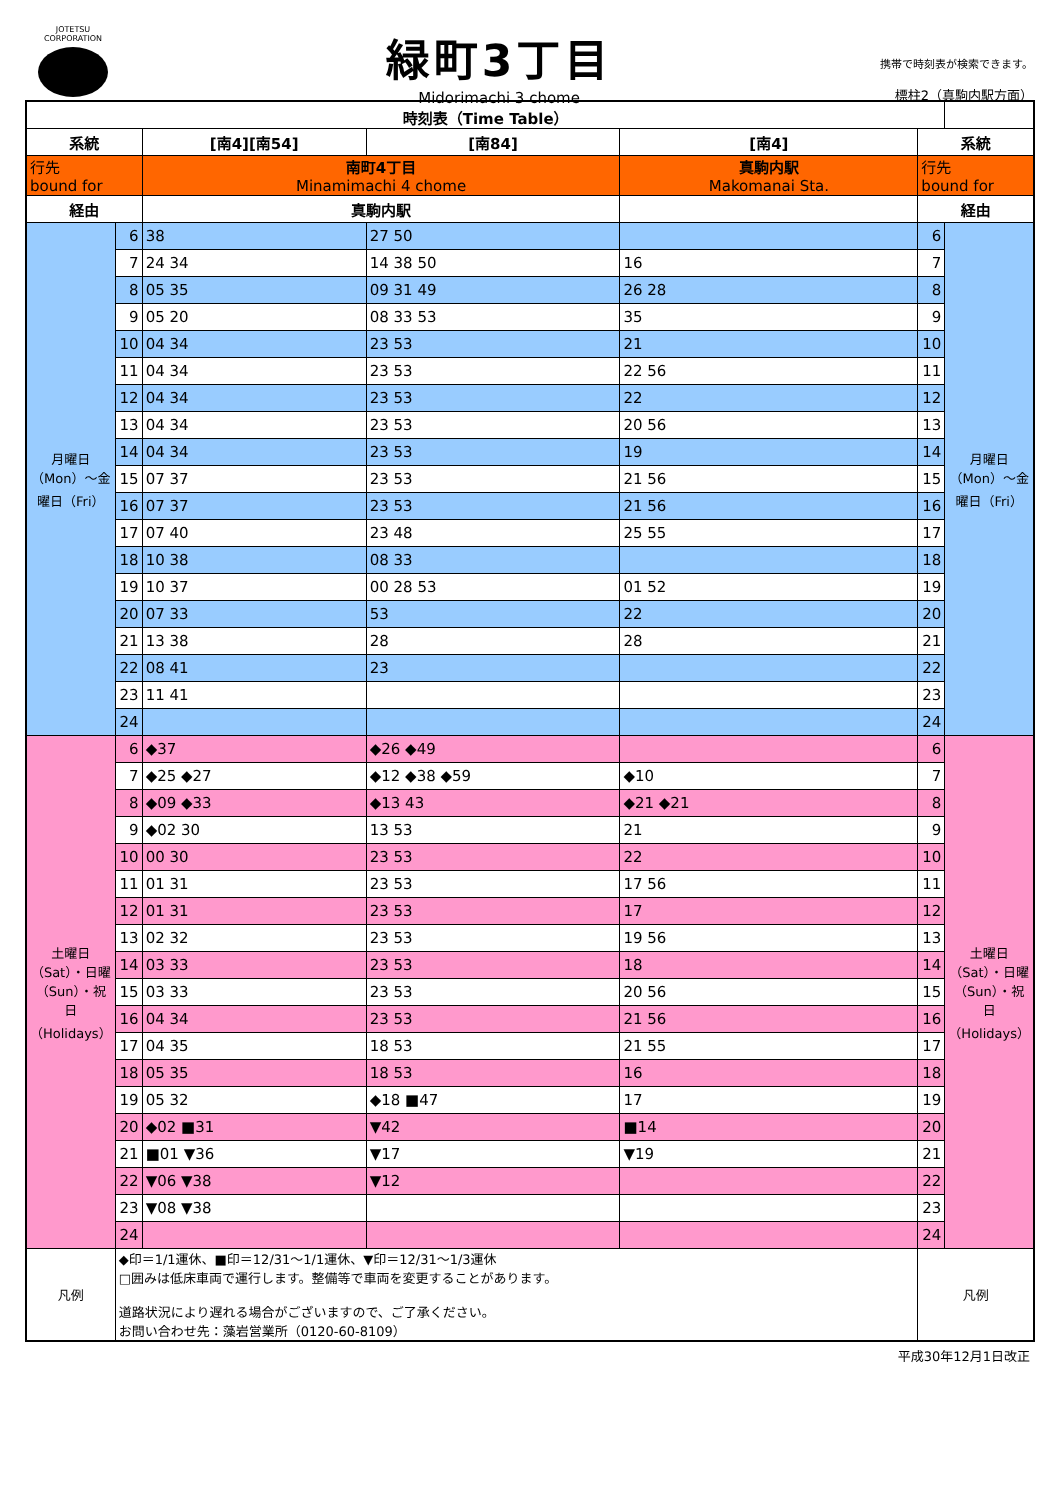JOTETSU CORPORATION
緑町3丁目
Midorimachi 3 chome
携帯で時刻表が検索できます。
標柱2（真駒内駅方面）
| 時刻表（Time Table） | | | | | | |
| --- | --- | --- | --- | --- | --- | --- |
| 系統 | | [南4][南54] | [南84] | [南4] | 系統 | |
| 行先 bound for | | 南町4丁目 Minamimachi 4 chome | | 真駒内駅 Makomanai Sta. | 行先 bound for | |
| 経由 | | 真駒内駅 | | | 経由 | |
| 月曜日（Mon）〜金曜日（Fri） | 6 | 38 | 27 50 | | 6 | 月曜日（Mon）〜金曜日（Fri） |
| | 7 | 24 34 | 14 38 50 | 16 | 7 | |
| | 8 | 05 35 | 09 31 49 | 26 28 | 8 | |
| | 9 | 05 20 | 08 33 53 | 35 | 9 | |
| | 10 | 04 34 | 23 53 | 21 | 10 | |
| | 11 | 04 34 | 23 53 | 22 56 | 11 | |
| | 12 | 04 34 | 23 53 | 22 | 12 | |
| | 13 | 04 34 | 23 53 | 20 56 | 13 | |
| | 14 | 04 34 | 23 53 | 19 | 14 | |
| | 15 | 07 37 | 23 53 | 21 56 | 15 | |
| | 16 | 07 37 | 23 53 | 21 56 | 16 | |
| | 17 | 07 40 | 23 48 | 25 55 | 17 | |
| | 18 | 10 38 | 08 33 | | 18 | |
| | 19 | 10 37 | 00 28 53 | 01 52 | 19 | |
| | 20 | 07 33 | 53 | 22 | 20 | |
| | 21 | 13 38 | 28 | 28 | 21 | |
| | 22 | 08 41 | 23 | | 22 | |
| | 23 | 11 41 | | | 23 | |
| | 24 | | | | 24 | |
| 土曜日（Sat）・日曜（Sun）・祝日（Holidays） | 6 | ◆37 | ◆26 ◆49 | | 6 | 土曜日（Sat）・日曜（Sun）・祝日（Holidays） |
| | 7 | ◆25 ◆27 | ◆12 ◆38 ◆59 | ◆10 | 7 | |
| | 8 | ◆09 ◆33 | ◆13 43 | ◆21 ◆21 | 8 | |
| | 9 | ◆02 30 | 13 53 | 21 | 9 | |
| | 10 | 00 30 | 23 53 | 22 | 10 | |
| | 11 | 01 31 | 23 53 | 17 56 | 11 | |
| | 12 | 01 31 | 23 53 | 17 | 12 | |
| | 13 | 02 32 | 23 53 | 19 56 | 13 | |
| | 14 | 03 33 | 23 53 | 18 | 14 | |
| | 15 | 03 33 | 23 53 | 20 56 | 15 | |
| | 16 | 04 34 | 23 53 | 21 56 | 16 | |
| | 17 | 04 35 | 18 53 | 21 55 | 17 | |
| | 18 | 05 35 | 18 53 | 16 | 18 | |
| | 19 | 05 32 | ◆18 ■47 | 17 | 19 | |
| | 20 | ◆02 ■31 | ▼42 | ■14 | 20 | |
| | 21 | ■01 ▼36 | ▼17 | ▼19 | 21 | |
| | 22 | ▼06 ▼38 | ▼12 | | 22 | |
| | 23 | ▼08 ▼38 | | | 23 | |
| | 24 | | | | 24 | |
| 凡例 | ◆印＝1/1運休、■印＝12/31〜1/1運休、▼印＝12/31〜1/3運休 □囲みは低床車両で運行します。整備等で車両を変更することがあります。 道路状況により遅れる場合がございますので、ご了承ください。 お問い合わせ先：藻岩営業所（0120-60-8109） | | | | 凡例 | |
平成30年12月1日改正